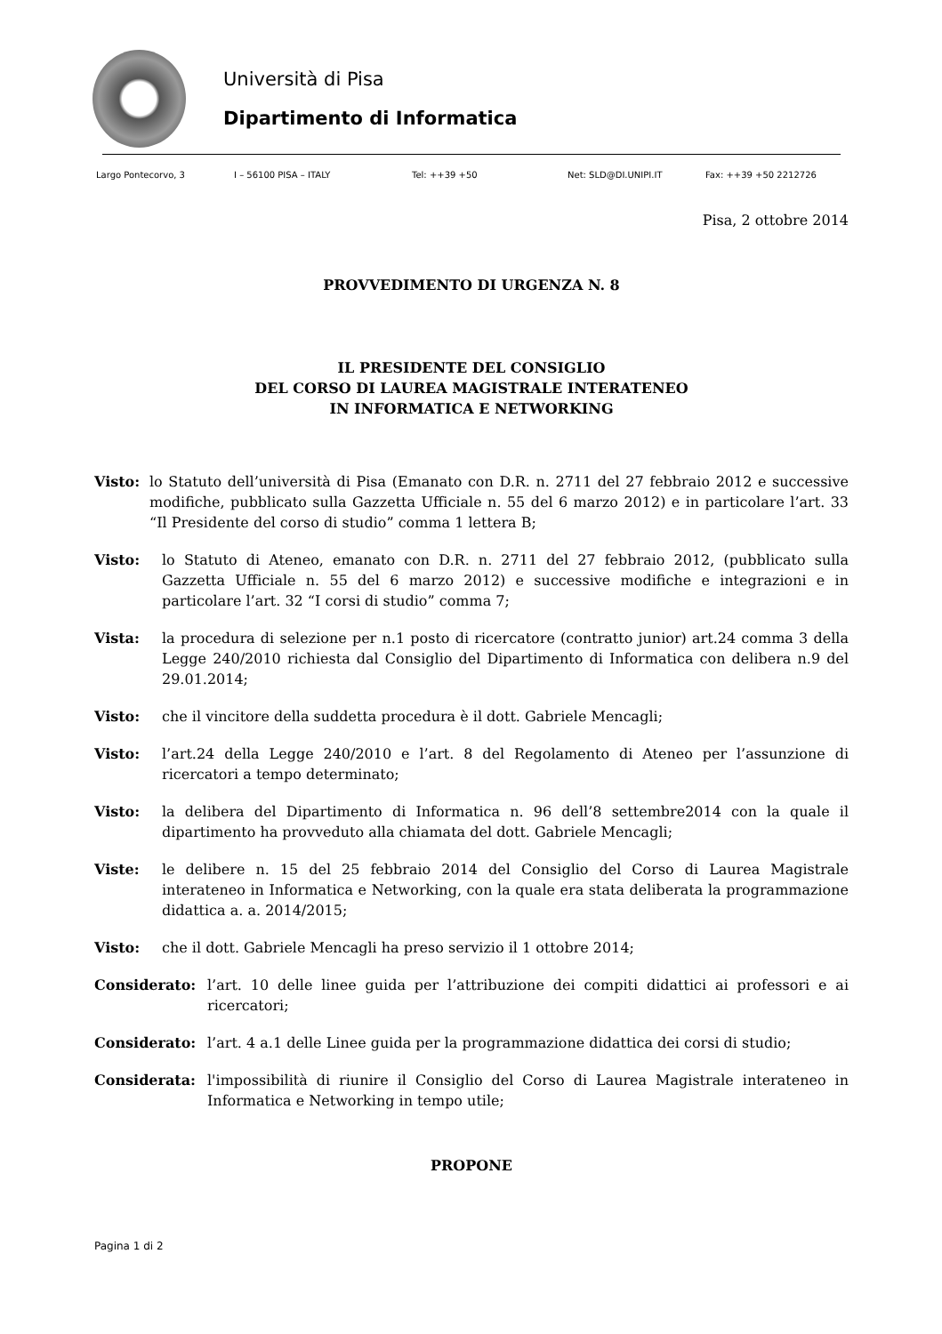Università di Pisa
Dipartimento di Informatica
Largo Pontecorvo, 3 I – 56100 PISA – ITALY Tel: ++39 +50 Net: SLD@DI.UNIPI.IT Fax: ++39 +50 2212726
Pisa, 2 ottobre 2014
PROVVEDIMENTO DI URGENZA N. 8
IL PRESIDENTE DEL CONSIGLIO
DEL CORSO DI LAUREA MAGISTRALE INTERATENEO
IN INFORMATICA E NETWORKING
Visto: lo Statuto dell’università di Pisa (Emanato con D.R. n. 2711 del 27 febbraio 2012 e successive modifiche, pubblicato sulla Gazzetta Ufficiale n. 55 del 6 marzo 2012) e in particolare l’art. 33 “Il Presidente del corso di studio” comma 1 lettera B;
Visto: lo Statuto di Ateneo, emanato con D.R. n. 2711 del 27 febbraio 2012, (pubblicato sulla Gazzetta Ufficiale n. 55 del 6 marzo 2012) e successive modifiche e integrazioni e in particolare l’art. 32 “I corsi di studio” comma 7;
Vista: la procedura di selezione per n.1 posto di ricercatore (contratto junior) art.24 comma 3 della Legge 240/2010 richiesta dal Consiglio del Dipartimento di Informatica con delibera n.9 del 29.01.2014;
Visto: che il vincitore della suddetta procedura è il dott. Gabriele Mencagli;
Visto: l’art.24 della Legge 240/2010 e l’art. 8 del Regolamento di Ateneo per l’assunzione di ricercatori a tempo determinato;
Visto: la delibera del Dipartimento di Informatica n. 96 dell’8 settembre2014 con la quale il dipartimento ha provveduto alla chiamata del dott. Gabriele Mencagli;
Viste: le delibere n. 15 del 25 febbraio 2014 del Consiglio del Corso di Laurea Magistrale interateneo in Informatica e Networking, con la quale era stata deliberata la programmazione didattica a. a. 2014/2015;
Visto: che il dott. Gabriele Mencagli ha preso servizio il 1 ottobre 2014;
Considerato: l’art. 10 delle linee guida per l’attribuzione dei compiti didattici ai professori e ai ricercatori;
Considerato: l’art. 4 a.1 delle Linee guida per la programmazione didattica dei corsi di studio;
Considerata: l'impossibilità di riunire il Consiglio del Corso di Laurea Magistrale interateneo in Informatica e Networking in tempo utile;
PROPONE
Pagina 1 di 2